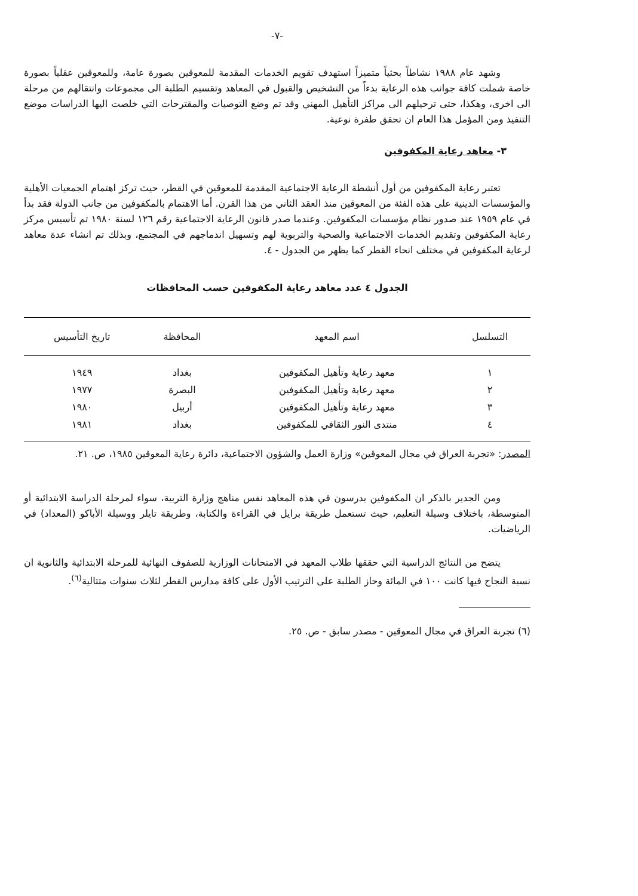-٧-
وشهد عام ١٩٨٨ نشاطاً بحثياً متميزاً استهدف تقويم الخدمات المقدمة للمعوقين بصورة عامة، وللمعوقين عقلياً بصورة خاصة شملت كافة جوانب هذه الرعاية بدءاً من التشخيص والقبول في المعاهد وتقسيم الطلبة الى مجموعات وانتقالهم من مرحلة الى اخرى، وهكذا، حتى ترحيلهم الى مراكز التأهيل المهني وقد تم وضع التوصيات والمقترحات التي خلصت اليها الدراسات موضع التنفيذ ومن المؤمل هذا العام ان تحقق طفرة نوعية.
٣- معاهد رعاية المكفوفين
تعتبر رعاية المكفوفين من أول أنشطة الرعاية الاجتماعية المقدمة للمعوقين في القطر، حيث تركز اهتمام الجمعيات الأهلية والمؤسسات الدينية على هذه الفئة من المعوقين منذ العقد الثاني من هذا القرن. أما الاهتمام بالمكفوفين من جانب الدولة فقد بدأ في عام ١٩٥٩ عند صدور نظام مؤسسات المكفوفين. وعندما صدر قانون الرعاية الاجتماعية رقم ١٢٦ لسنة ١٩٨٠ تم تأسيس مركز رعاية المكفوفين وتقديم الخدمات الاجتماعية والصحية والتربوية لهم وتسهيل اندماجهم في المجتمع، وبذلك تم انشاء عدة معاهد لرعاية المكفوفين في مختلف انحاء القطر كما يظهر من الجدول - ٤.
الجدول ٤ عدد معاهد رعاية المكفوفين حسب المحافظات
| التسلسل | اسم المعهد | المحافظة | تاريخ التأسيس |
| --- | --- | --- | --- |
| ١ | معهد رعاية وتأهيل المكفوفين | بغداد | ١٩٤٩ |
| ٢ | معهد رعاية وتأهيل المكفوفين | البصرة | ١٩٧٧ |
| ٣ | معهد رعاية وتأهيل المكفوفين | أربيل | ١٩٨٠ |
| ٤ | منتدى النور الثقافي للمكفوفين | بغداد | ١٩٨١ |
المصدر: «تجربة العراق في مجال المعوقين» وزارة العمل والشؤون الاجتماعية، دائرة رعاية المعوقين ١٩٨٥، ص. ٢١.
ومن الجدير بالذكر ان المكفوفين يدرسون في هذه المعاهد نفس مناهج وزارة التربية، سواء لمرحلة الدراسة الابتدائية أو المتوسطة، باختلاف وسيلة التعليم، حيث تستعمل طريقة برايل في القراءة والكتابة، وطريقة تايلر ووسيلة الأباكو (المعداد) في الرياضيات.
يتضح من النتائج الدراسية التي حققها طلاب المعهد في الامتحانات الوزارية للصفوف النهائية للمرحلة الابتدائية والثانوية ان نسبة النجاح فيها كانت ١٠٠ في المائة وحاز الطلبة على الترتيب الأول على كافة مدارس القطر لثلاث سنوات متتالية<sup>(٦)</sup>.
(٦) تجربة العراق في مجال المعوقين - مصدر سابق - ص. ٢٥.